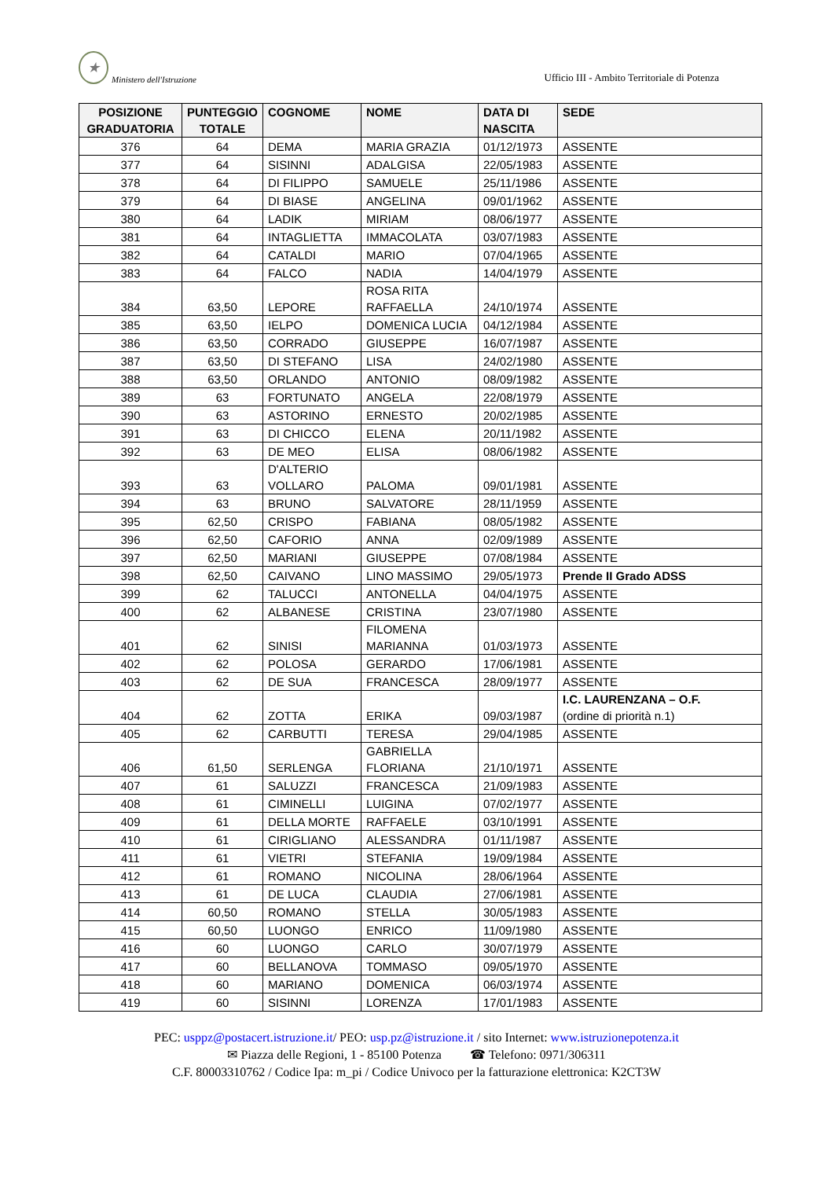★
Ministero dell'Istruzione
Ufficio III - Ambito Territoriale di Potenza
| POSIZIONE GRADUATORIA | PUNTEGGIO TOTALE | COGNOME | NOME | DATA DI NASCITA | SEDE |
| --- | --- | --- | --- | --- | --- |
| 376 | 64 | DEMA | MARIA GRAZIA | 01/12/1973 | ASSENTE |
| 377 | 64 | SISINNI | ADALGISA | 22/05/1983 | ASSENTE |
| 378 | 64 | DI FILIPPO | SAMUELE | 25/11/1986 | ASSENTE |
| 379 | 64 | DI BIASE | ANGELINA | 09/01/1962 | ASSENTE |
| 380 | 64 | LADIK | MIRIAM | 08/06/1977 | ASSENTE |
| 381 | 64 | INTAGLIETTA | IMMACOLATA | 03/07/1983 | ASSENTE |
| 382 | 64 | CATALDI | MARIO | 07/04/1965 | ASSENTE |
| 383 | 64 | FALCO | NADIA | 14/04/1979 | ASSENTE |
| 384 | 63,50 | LEPORE | ROSA RITA RAFFAELLA | 24/10/1974 | ASSENTE |
| 385 | 63,50 | IELPO | DOMENICA LUCIA | 04/12/1984 | ASSENTE |
| 386 | 63,50 | CORRADO | GIUSEPPE | 16/07/1987 | ASSENTE |
| 387 | 63,50 | DI STEFANO | LISA | 24/02/1980 | ASSENTE |
| 388 | 63,50 | ORLANDO | ANTONIO | 08/09/1982 | ASSENTE |
| 389 | 63 | FORTUNATO | ANGELA | 22/08/1979 | ASSENTE |
| 390 | 63 | ASTORINO | ERNESTO | 20/02/1985 | ASSENTE |
| 391 | 63 | DI CHICCO | ELENA | 20/11/1982 | ASSENTE |
| 392 | 63 | DE MEO | ELISA | 08/06/1982 | ASSENTE |
| 393 | 63 | D'ALTERIO VOLLARO | PALOMA | 09/01/1981 | ASSENTE |
| 394 | 63 | BRUNO | SALVATORE | 28/11/1959 | ASSENTE |
| 395 | 62,50 | CRISPO | FABIANA | 08/05/1982 | ASSENTE |
| 396 | 62,50 | CAFORIO | ANNA | 02/09/1989 | ASSENTE |
| 397 | 62,50 | MARIANI | GIUSEPPE | 07/08/1984 | ASSENTE |
| 398 | 62,50 | CAIVANO | LINO MASSIMO | 29/05/1973 | Prende II Grado ADSS |
| 399 | 62 | TALUCCI | ANTONELLA | 04/04/1975 | ASSENTE |
| 400 | 62 | ALBANESE | CRISTINA | 23/07/1980 | ASSENTE |
| 401 | 62 | SINISI | FILOMENA MARIANNA | 01/03/1973 | ASSENTE |
| 402 | 62 | POLOSA | GERARDO | 17/06/1981 | ASSENTE |
| 403 | 62 | DE SUA | FRANCESCA | 28/09/1977 | ASSENTE |
| 404 | 62 | ZOTTA | ERIKA | 09/03/1987 | I.C. LAURENZANA – O.F. (ordine di priorità n.1) |
| 405 | 62 | CARBUTTI | TERESA | 29/04/1985 | ASSENTE |
| 406 | 61,50 | SERLENGA | GABRIELLA FLORIANA | 21/10/1971 | ASSENTE |
| 407 | 61 | SALUZZI | FRANCESCA | 21/09/1983 | ASSENTE |
| 408 | 61 | CIMINELLI | LUIGINA | 07/02/1977 | ASSENTE |
| 409 | 61 | DELLA MORTE | RAFFAELE | 03/10/1991 | ASSENTE |
| 410 | 61 | CIRIGLIANO | ALESSANDRA | 01/11/1987 | ASSENTE |
| 411 | 61 | VIETRI | STEFANIA | 19/09/1984 | ASSENTE |
| 412 | 61 | ROMANO | NICOLINA | 28/06/1964 | ASSENTE |
| 413 | 61 | DE LUCA | CLAUDIA | 27/06/1981 | ASSENTE |
| 414 | 60,50 | ROMANO | STELLA | 30/05/1983 | ASSENTE |
| 415 | 60,50 | LUONGO | ENRICO | 11/09/1980 | ASSENTE |
| 416 | 60 | LUONGO | CARLO | 30/07/1979 | ASSENTE |
| 417 | 60 | BELLANOVA | TOMMASO | 09/05/1970 | ASSENTE |
| 418 | 60 | MARIANO | DOMENICA | 06/03/1974 | ASSENTE |
| 419 | 60 | SISINNI | LORENZA | 17/01/1983 | ASSENTE |
PEC: usppz@postacert.istruzione.it/ PEO: usp.pz@istruzione.it / sito Internet: www.istruzionepotenza.it
✉ Piazza delle Regioni, 1 - 85100 Potenza ☎ Telefono: 0971/306311
C.F. 80003310762 / Codice Ipa: m_pi / Codice Univoco per la fatturazione elettronica: K2CT3W